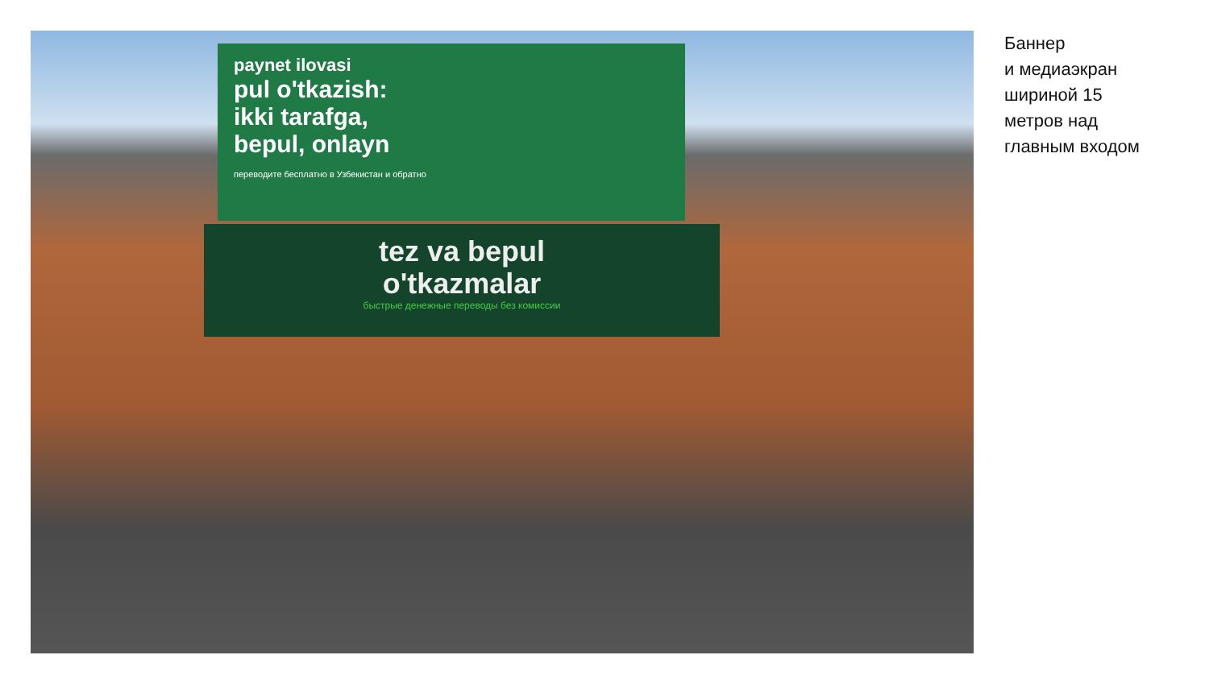paynet ilovasi
pul o'tkazish:
ikki tarafga,
bepul, onlayn
переводите бесплатно в Узбекистан и обратно
tez va bepul
o'tkazmalar
быстрые денежные переводы без комиссии
Баннер
и медиаэкран
шириной 15
метров над
главным входом